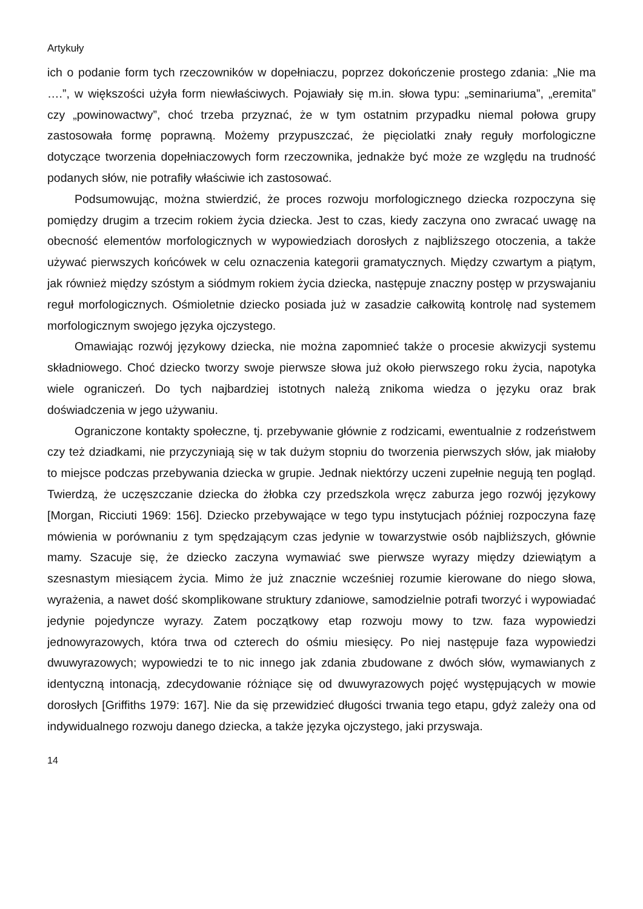Artykuły
ich o podanie form tych rzeczowników w dopełniaczu, poprzez dokończenie prostego zdania: „Nie ma ….”, w większości użyła form niewłaściwych. Pojawiały się m.in. słowa typu: „seminariuma”, „eremita” czy „powinowactwy”, choć trzeba przyznać, że w tym ostatnim przypadku niemal połowa grupy zastosowała formę poprawną. Możemy przypuszczać, że pięciolatki znały reguły morfologiczne dotyczące tworzenia dopełniaczowych form rzeczownika, jednakże być może ze względu na trudność podanych słów, nie potrafiły właściwie ich zastosować.
Podsumowując, można stwierdzić, że proces rozwoju morfologicznego dziecka rozpoczyna się pomiędzy drugim a trzecim rokiem życia dziecka. Jest to czas, kiedy zaczyna ono zwracać uwagę na obecność elementów morfologicznych w wypowiedziach dorosłych z najbliższego otoczenia, a także używać pierwszych końcówek w celu oznaczenia kategorii gramatycznych. Między czwartym a piątym, jak również między szóstym a siódmym rokiem życia dziecka, następuje znaczny postęp w przyswajaniu reguł morfologicznych. Ośmioletnie dziecko posiada już w zasadzie całkowitą kontrolę nad systemem morfologicznym swojego języka ojczystego.
Omawiając rozwój językowy dziecka, nie można zapomnieć także o procesie akwizycji systemu składniowego. Choć dziecko tworzy swoje pierwsze słowa już około pierwszego roku życia, napotyka wiele ograniczeń. Do tych najbardziej istotnych należą znikoma wiedza o języku oraz brak doświadczenia w jego używaniu.
Ograniczone kontakty społeczne, tj. przebywanie głównie z rodzicami, ewentualnie z rodzeństwem czy też dziadkami, nie przyczyniają się w tak dużym stopniu do tworzenia pierwszych słów, jak miałoby to miejsce podczas przebywania dziecka w grupie. Jednak niektórzy uczeni zupełnie negują ten pogląd. Twierdzą, że uczęszczanie dziecka do żłobka czy przedszkola wręcz zaburza jego rozwój językowy [Morgan, Ricciuti 1969: 156]. Dziecko przebywające w tego typu instytucjach później rozpoczyna fazę mówienia w porównaniu z tym spędzającym czas jedynie w towarzystwie osób najbliższych, głównie mamy. Szacuje się, że dziecko zaczyna wymawiać swe pierwsze wyrazy między dziewiątym a szesnastym miesiącem życia. Mimo że już znacznie wcześniej rozumie kierowane do niego słowa, wyrażenia, a nawet dość skomplikowane struktury zdaniowe, samodzielnie potrafi tworzyć i wypowiadać jedynie pojedyncze wyrazy. Zatem początkowy etap rozwoju mowy to tzw. faza wypowiedzi jednowyrazowych, która trwa od czterech do ośmiu miesięcy. Po niej następuje faza wypowiedzi dwuwyrazowych; wypowiedzi te to nic innego jak zdania zbudowane z dwóch słów, wymawianych z identyczną intonacją, zdecydowanie różniące się od dwuwyrazowych pojęć występujących w mowie dorosłych [Griffiths 1979: 167]. Nie da się przewidzieć długości trwania tego etapu, gdyż zależy ona od indywidualnego rozwoju danego dziecka, a także języka ojczystego, jaki przyswaja.
14